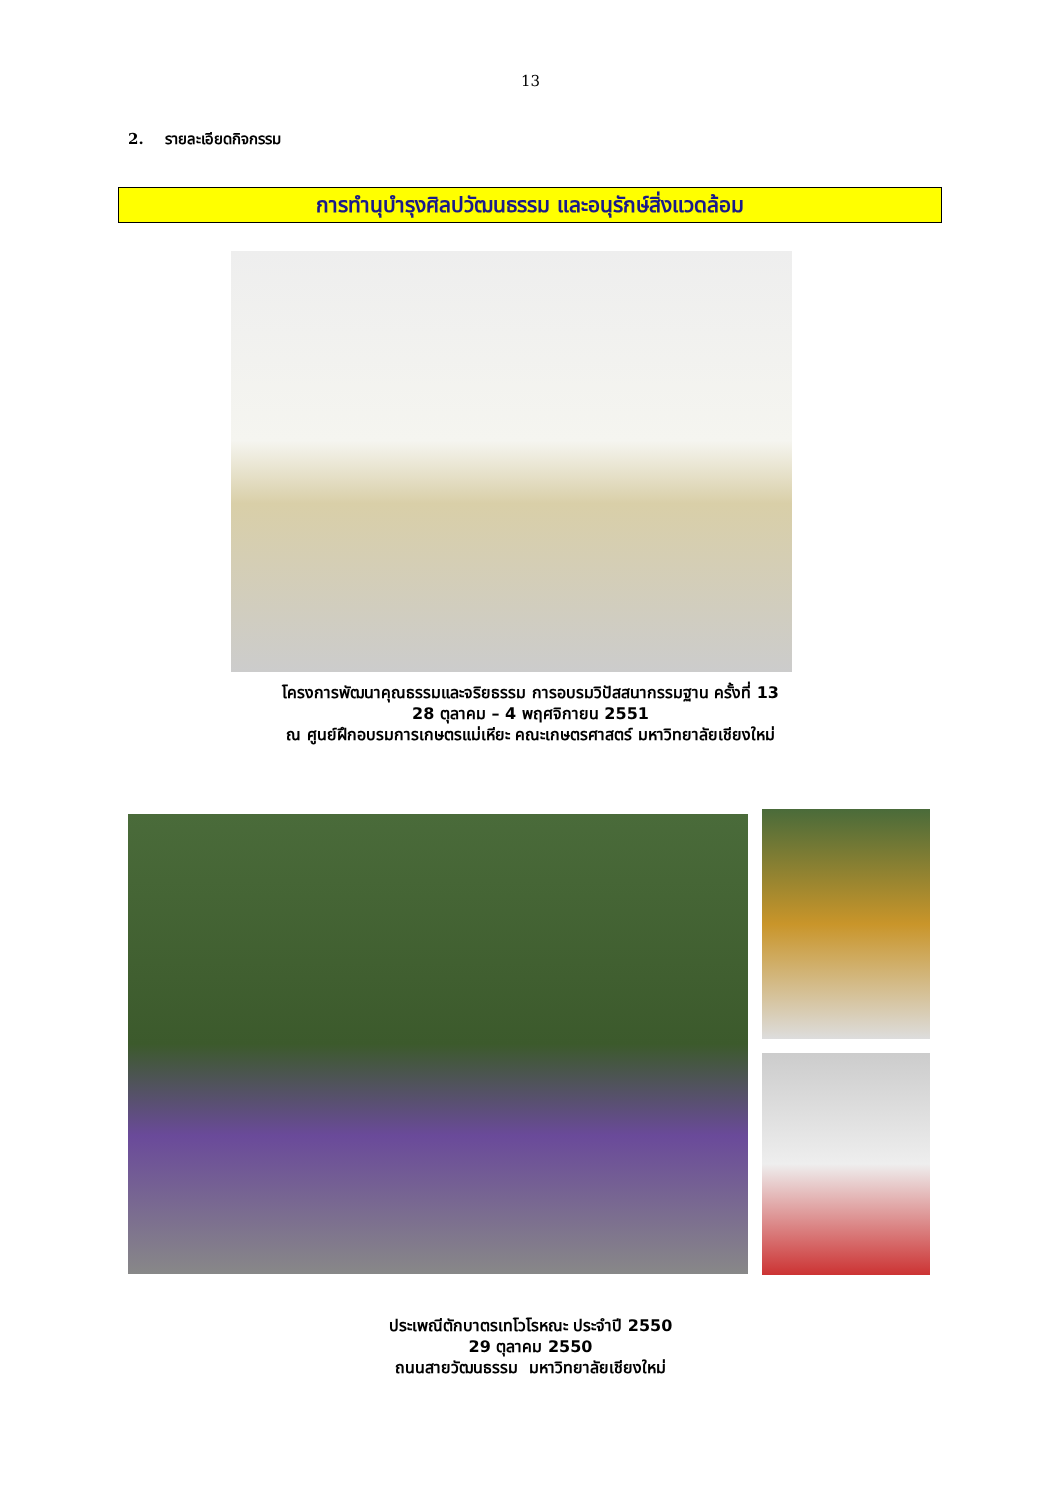13
2. รายละเอียดกิจกรรม
การทำนุบำรุงศิลปวัฒนธรรม และอนุรักษ์สิ่งแวดล้อม
โครงการพัฒนาคุณธรรมและจริยธรรม การอบรมวิปัสสนากรรมฐาน ครั้งที่ 13
28 ตุลาคม – 4 พฤศจิกายน 2551
ณ ศูนย์ฝึกอบรมการเกษตรแม่เหียะ คณะเกษตรศาสตร์ มหาวิทยาลัยเชียงใหม่
ประเพณีตักบาตรเทโวโรหณะ ประจำปี 2550
29 ตุลาคม 2550
ถนนสายวัฒนธรรม มหาวิทยาลัยเชียงใหม่